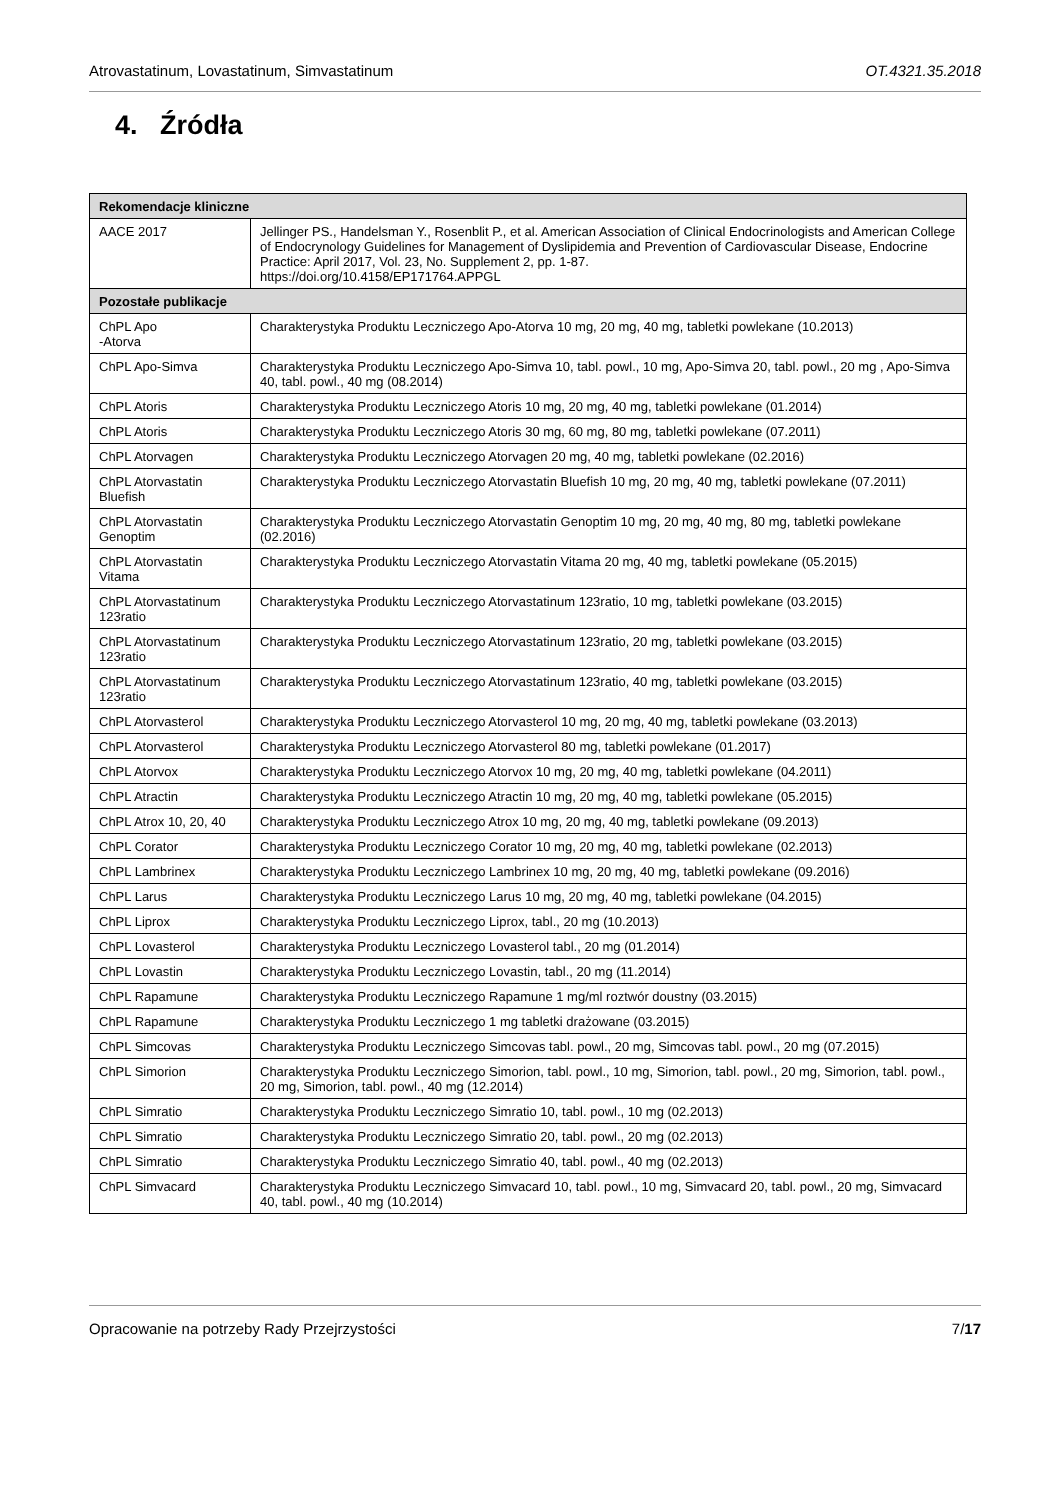Atrovastatinum, Lovastatinum, Simvastatinum OT.4321.35.2018
4. Źródła
| Rekomendacje kliniczne | |
| --- | --- |
| AACE 2017 | Jellinger PS., Handelsman Y., Rosenblit P., et al. American Association of Clinical Endocrinologists and American College of Endocrynology Guidelines for Management of Dyslipidemia and Prevention of Cardiovascular Disease, Endocrine Practice: April 2017, Vol. 23, No. Supplement 2, pp. 1-87. https://doi.org/10.4158/EP171764.APPGL |
| Pozostałe publikacje | |
| ChPL Apo -Atorva | Charakterystyka Produktu Leczniczego Apo-Atorva 10 mg, 20 mg, 40 mg, tabletki powlekane (10.2013) |
| ChPL Apo-Simva | Charakterystyka Produktu Leczniczego Apo-Simva 10, tabl. powl., 10 mg, Apo-Simva 20, tabl. powl., 20 mg , Apo-Simva 40, tabl. powl., 40 mg (08.2014) |
| ChPL Atoris | Charakterystyka Produktu Leczniczego Atoris 10 mg, 20 mg, 40 mg, tabletki powlekane (01.2014) |
| ChPL Atoris | Charakterystyka Produktu Leczniczego Atoris 30 mg, 60 mg, 80 mg, tabletki powlekane (07.2011) |
| ChPL Atorvagen | Charakterystyka Produktu Leczniczego Atorvagen 20 mg, 40 mg, tabletki powlekane (02.2016) |
| ChPL Atorvastatin Bluefish | Charakterystyka Produktu Leczniczego Atorvastatin Bluefish 10 mg, 20 mg, 40 mg, tabletki powlekane (07.2011) |
| ChPL Atorvastatin Genoptim | Charakterystyka Produktu Leczniczego Atorvastatin Genoptim 10 mg, 20 mg, 40 mg, 80 mg, tabletki powlekane (02.2016) |
| ChPL Atorvastatin Vitama | Charakterystyka Produktu Leczniczego Atorvastatin Vitama 20 mg, 40 mg, tabletki powlekane (05.2015) |
| ChPL Atorvastatinum 123ratio | Charakterystyka Produktu Leczniczego Atorvastatinum 123ratio, 10 mg, tabletki powlekane (03.2015) |
| ChPL Atorvastatinum 123ratio | Charakterystyka Produktu Leczniczego Atorvastatinum 123ratio, 20 mg, tabletki powlekane (03.2015) |
| ChPL Atorvastatinum 123ratio | Charakterystyka Produktu Leczniczego Atorvastatinum 123ratio, 40 mg, tabletki powlekane (03.2015) |
| ChPL Atorvasterol | Charakterystyka Produktu Leczniczego Atorvasterol 10 mg, 20 mg, 40 mg, tabletki powlekane (03.2013) |
| ChPL Atorvasterol | Charakterystyka Produktu Leczniczego Atorvasterol 80 mg, tabletki powlekane (01.2017) |
| ChPL Atorvox | Charakterystyka Produktu Leczniczego Atorvox 10 mg, 20 mg, 40 mg, tabletki powlekane (04.2011) |
| ChPL Atractin | Charakterystyka Produktu Leczniczego Atractin 10 mg, 20 mg, 40 mg, tabletki powlekane (05.2015) |
| ChPL Atrox 10, 20, 40 | Charakterystyka Produktu Leczniczego Atrox 10 mg, 20 mg, 40 mg, tabletki powlekane (09.2013) |
| ChPL Corator | Charakterystyka Produktu Leczniczego Corator 10 mg, 20 mg, 40 mg, tabletki powlekane (02.2013) |
| ChPL Lambrinex | Charakterystyka Produktu Leczniczego Lambrinex 10 mg, 20 mg, 40 mg, tabletki powlekane (09.2016) |
| ChPL Larus | Charakterystyka Produktu Leczniczego Larus 10 mg, 20 mg, 40 mg, tabletki powlekane (04.2015) |
| ChPL Liprox | Charakterystyka Produktu Leczniczego Liprox, tabl., 20 mg (10.2013) |
| ChPL Lovasterol | Charakterystyka Produktu Leczniczego Lovasterol tabl., 20 mg (01.2014) |
| ChPL Lovastin | Charakterystyka Produktu Leczniczego Lovastin, tabl., 20 mg (11.2014) |
| ChPL Rapamune | Charakterystyka Produktu Leczniczego Rapamune 1 mg/ml roztwór doustny (03.2015) |
| ChPL Rapamune | Charakterystyka Produktu Leczniczego 1 mg tabletki drażowane (03.2015) |
| ChPL Simcovas | Charakterystyka Produktu Leczniczego Simcovas tabl. powl., 20 mg, Simcovas tabl. powl., 20 mg (07.2015) |
| ChPL Simorion | Charakterystyka Produktu Leczniczego Simorion, tabl. powl., 10 mg, Simorion, tabl. powl., 20 mg, Simorion, tabl. powl., 20 mg, Simorion, tabl. powl., 40 mg (12.2014) |
| ChPL Simratio | Charakterystyka Produktu Leczniczego Simratio 10, tabl. powl., 10 mg (02.2013) |
| ChPL Simratio | Charakterystyka Produktu Leczniczego Simratio 20, tabl. powl., 20 mg (02.2013) |
| ChPL Simratio | Charakterystyka Produktu Leczniczego Simratio 40, tabl. powl., 40 mg (02.2013) |
| ChPL Simvacard | Charakterystyka Produktu Leczniczego Simvacard 10, tabl. powl., 10 mg, Simvacard 20, tabl. powl., 20 mg, Simvacard 40, tabl. powl., 40 mg (10.2014) |
Opracowanie na potrzeby Rady Przejrzystości 7/17